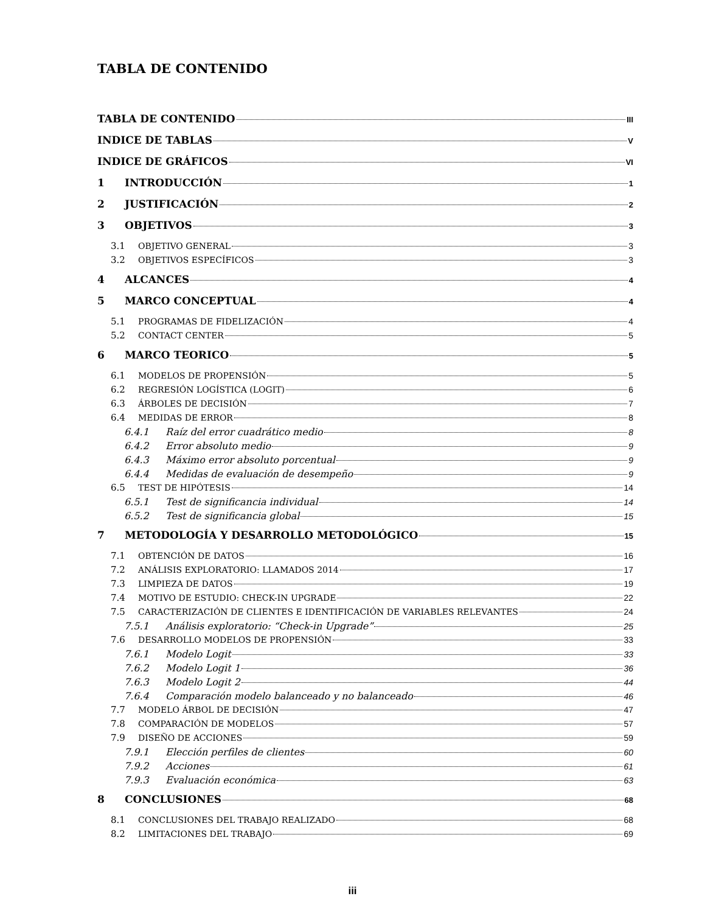TABLA DE CONTENIDO
TABLA DE CONTENIDO III
INDICE DE TABLAS V
INDICE DE GRÁFICOS VI
1 INTRODUCCIÓN 1
2 JUSTIFICACIÓN 2
3 OBJETIVOS 3
3.1 OBJETIVO GENERAL 3
3.2 OBJETIVOS ESPECÍFICOS 3
4 ALCANCES 4
5 MARCO CONCEPTUAL 4
5.1 PROGRAMAS DE FIDELIZACIÓN 4
5.2 CONTACT CENTER 5
6 MARCO TEORICO 5
6.1 MODELOS DE PROPENSIÓN 5
6.2 REGRESIÓN LOGÍSTICA (LOGIT) 6
6.3 ÁRBOLES DE DECISIÓN 7
6.4 MEDIDAS DE ERROR 8
6.4.1 Raíz del error cuadrático medio 8
6.4.2 Error absoluto medio 9
6.4.3 Máximo error absoluto porcentual 9
6.4.4 Medidas de evaluación de desempeño 9
6.5 TEST DE HIPÓTESIS 14
6.5.1 Test de significancia individual 14
6.5.2 Test de significancia global 15
7 METODOLOGÍA Y DESARROLLO METODOLÓGICO 15
7.1 OBTENCIÓN DE DATOS 16
7.2 ANÁLISIS EXPLORATORIO: LLAMADOS 2014 17
7.3 LIMPIEZA DE DATOS 19
7.4 MOTIVO DE ESTUDIO: CHECK-IN UPGRADE 22
7.5 CARACTERIZACIÓN DE CLIENTES E IDENTIFICACIÓN DE VARIABLES RELEVANTES 24
7.5.1 Análisis exploratorio: “Check-in Upgrade” 25
7.6 DESARROLLO MODELOS DE PROPENSIÓN 33
7.6.1 Modelo Logit 33
7.6.2 Modelo Logit 1 36
7.6.3 Modelo Logit 2 44
7.6.4 Comparación modelo balanceado y no balanceado 46
7.7 MODELO ÁRBOL DE DECISIÓN 47
7.8 COMPARACIÓN DE MODELOS 57
7.9 DISEÑO DE ACCIONES 59
7.9.1 Elección perfiles de clientes 60
7.9.2 Acciones 61
7.9.3 Evaluación económica 63
8 CONCLUSIONES 68
8.1 CONCLUSIONES DEL TRABAJO REALIZADO 68
8.2 LIMITACIONES DEL TRABAJO 69
iii